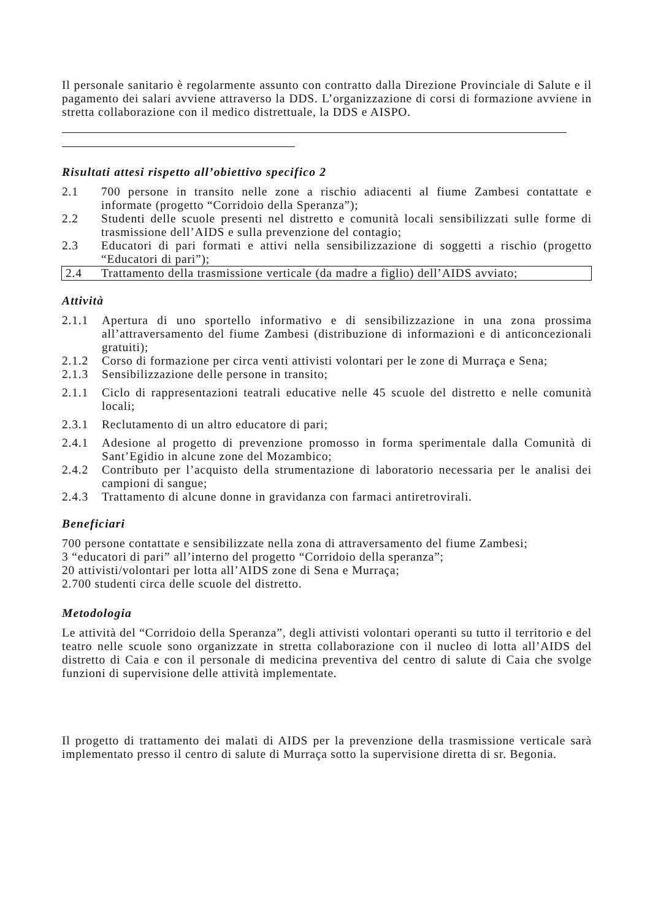Il personale sanitario è regolarmente assunto con contratto dalla Direzione Provinciale di Salute e il pagamento dei salari avviene attraverso la DDS. L’organizzazione di corsi di formazione avviene in stretta collaborazione con il medico distrettuale, la DDS e AISPO.
Risultati attesi rispetto all’obiettivo specifico 2
2.1 700 persone in transito nelle zone a rischio adiacenti al fiume Zambesi contattate e informate (progetto “Corridoio della Speranza”);
2.2 Studenti delle scuole presenti nel distretto e comunità locali sensibilizzati sulle forme di trasmissione dell’AIDS e sulla prevenzione del contagio;
2.3 Educatori di pari formati e attivi nella sensibilizzazione di soggetti a rischio (progetto “Educatori di pari”);
2.4 Trattamento della trasmissione verticale (da madre a figlio) dell’AIDS avviato;
Attività
2.1.1 Apertura di uno sportello informativo e di sensibilizzazione in una zona prossima all’attraversamento del fiume Zambesi (distribuzione di informazioni e di anticoncezionali gratuiti);
2.1.2 Corso di formazione per circa venti attivisti volontari per le zone di Murraça e Sena;
2.1.3 Sensibilizzazione delle persone in transito;
2.1.1 Ciclo di rappresentazioni teatrali educative nelle 45 scuole del distretto e nelle comunità locali;
2.3.1 Reclutamento di un altro educatore di pari;
2.4.1 Adesione al progetto di prevenzione promosso in forma sperimentale dalla Comunità di Sant’Egidio in alcune zone del Mozambico;
2.4.2 Contributo per l’acquisto della strumentazione di laboratorio necessaria per le analisi dei campioni di sangue;
2.4.3 Trattamento di alcune donne in gravidanza con farmaci antiretrovirali.
Beneficiari
700 persone contattate e sensibilizzate nella zona di attraversamento del fiume Zambesi;
3 “educatori di pari” all’interno del progetto “Corridoio della speranza”;
20 attivisti/volontari per lotta all’AIDS zone di Sena e Murraça;
2.700 studenti circa delle scuole del distretto.
Metodologia
Le attività del “Corridoio della Speranza”, degli attivisti volontari operanti su tutto il territorio e del teatro nelle scuole sono organizzate in stretta collaborazione con il nucleo di lotta all’AIDS del distretto di Caia e con il personale di medicina preventiva del centro di salute di Caia che svolge funzioni di supervisione delle attività implementate.
Il progetto di trattamento dei malati di AIDS per la prevenzione della trasmissione verticale sarà implementato presso il centro di salute di Murraça sotto la supervisione diretta di sr. Begonia.